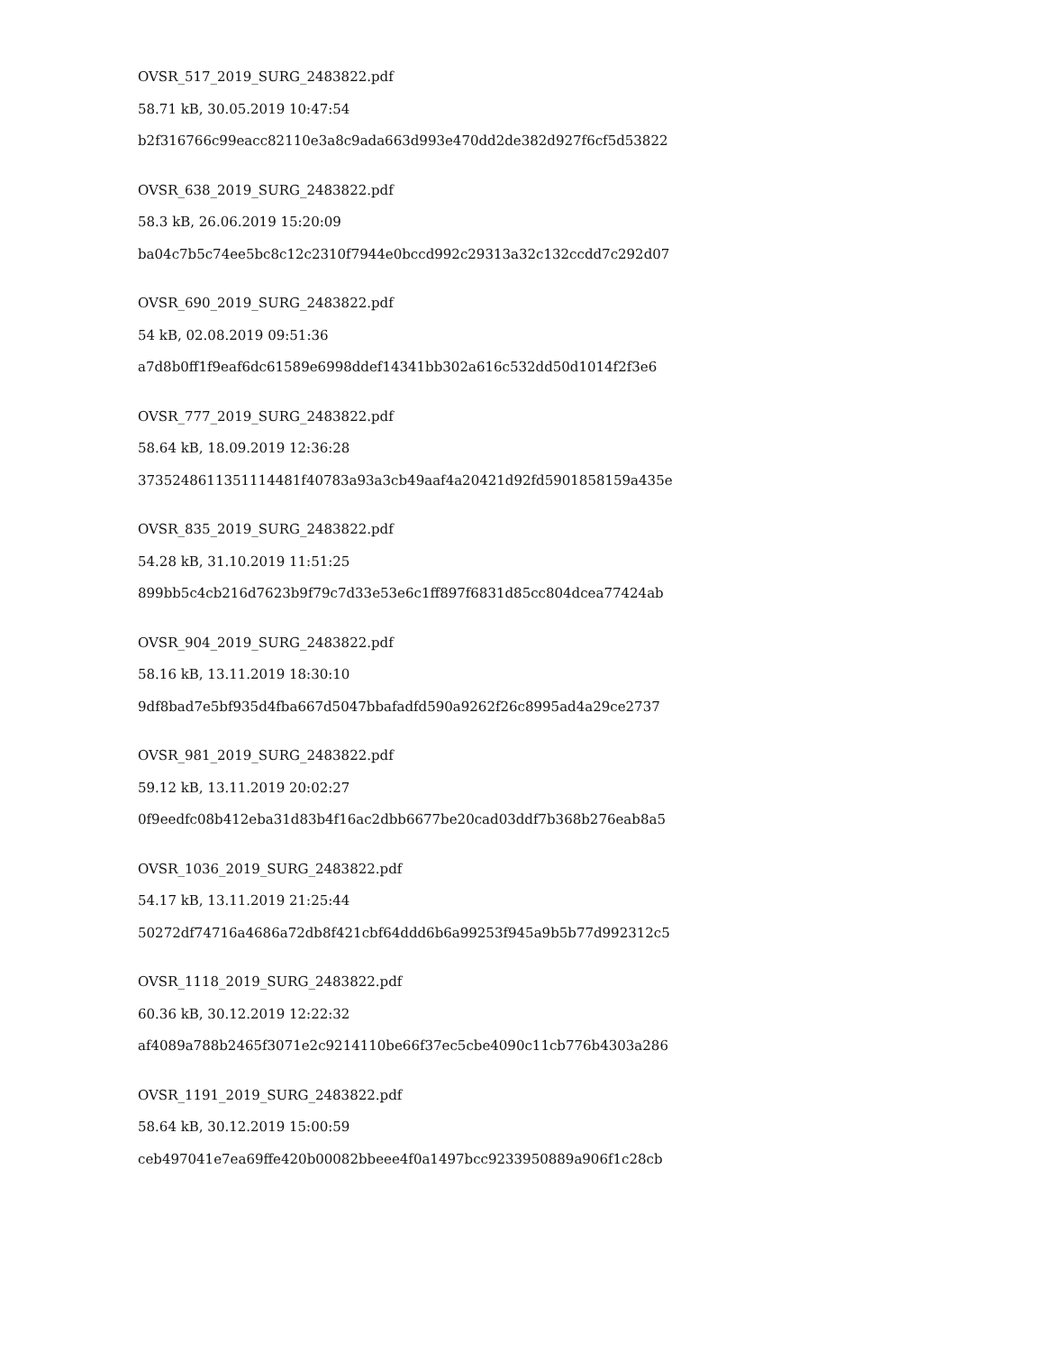OVSR_517_2019_SURG_2483822.pdf
58.71 kB, 30.05.2019 10:47:54
b2f316766c99eacc82110e3a8c9ada663d993e470dd2de382d927f6cf5d53822
OVSR_638_2019_SURG_2483822.pdf
58.3 kB, 26.06.2019 15:20:09
ba04c7b5c74ee5bc8c12c2310f7944e0bccd992c29313a32c132ccdd7c292d07
OVSR_690_2019_SURG_2483822.pdf
54 kB, 02.08.2019 09:51:36
a7d8b0ff1f9eaf6dc61589e6998ddef14341bb302a616c532dd50d1014f2f3e6
OVSR_777_2019_SURG_2483822.pdf
58.64 kB, 18.09.2019 12:36:28
3735248611351114481f40783a93a3cb49aaf4a20421d92fd5901858159a435e
OVSR_835_2019_SURG_2483822.pdf
54.28 kB, 31.10.2019 11:51:25
899bb5c4cb216d7623b9f79c7d33e53e6c1ff897f6831d85cc804dcea77424ab
OVSR_904_2019_SURG_2483822.pdf
58.16 kB, 13.11.2019 18:30:10
9df8bad7e5bf935d4fba667d5047bbafadfd590a9262f26c8995ad4a29ce2737
OVSR_981_2019_SURG_2483822.pdf
59.12 kB, 13.11.2019 20:02:27
0f9eedfc08b412eba31d83b4f16ac2dbb6677be20cad03ddf7b368b276eab8a5
OVSR_1036_2019_SURG_2483822.pdf
54.17 kB, 13.11.2019 21:25:44
50272df74716a4686a72db8f421cbf64ddd6b6a99253f945a9b5b77d992312c5
OVSR_1118_2019_SURG_2483822.pdf
60.36 kB, 30.12.2019 12:22:32
af4089a788b2465f3071e2c9214110be66f37ec5cbe4090c11cb776b4303a286
OVSR_1191_2019_SURG_2483822.pdf
58.64 kB, 30.12.2019 15:00:59
ceb497041e7ea69ffe420b00082bbeee4f0a1497bcc9233950889a906f1c28cb